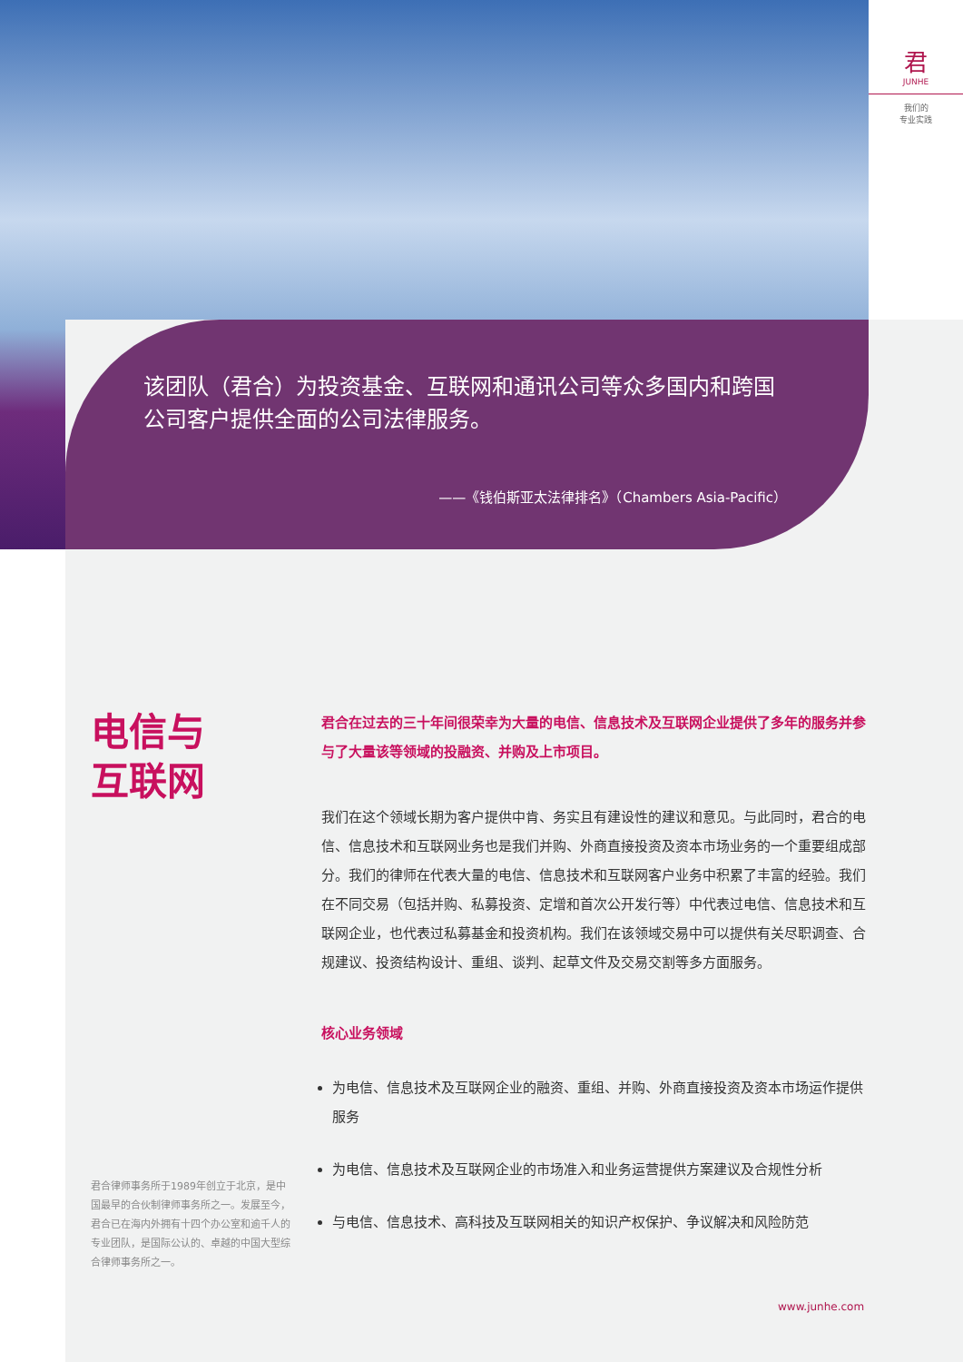君
JUNHE
我们的
专业实践
该团队（君合）为投资基金、互联网和通讯公司等众多国内和跨国公司客户提供全面的公司法律服务。
——《钱伯斯亚太法律排名》（Chambers Asia-Pacific）
电信与
互联网
君合在过去的三十年间很荣幸为大量的电信、信息技术及互联网企业提供了多年的服务并参与了大量该等领域的投融资、并购及上市项目。
我们在这个领域长期为客户提供中肯、务实且有建设性的建议和意见。与此同时，君合的电信、信息技术和互联网业务也是我们并购、外商直接投资及资本市场业务的一个重要组成部分。我们的律师在代表大量的电信、信息技术和互联网客户业务中积累了丰富的经验。我们在不同交易（包括并购、私募投资、定增和首次公开发行等）中代表过电信、信息技术和互联网企业，也代表过私募基金和投资机构。我们在该领域交易中可以提供有关尽职调查、合规建议、投资结构设计、重组、谈判、起草文件及交易交割等多方面服务。
核心业务领域
为电信、信息技术及互联网企业的融资、重组、并购、外商直接投资及资本市场运作提供服务
为电信、信息技术及互联网企业的市场准入和业务运营提供方案建议及合规性分析
与电信、信息技术、高科技及互联网相关的知识产权保护、争议解决和风险防范
君合律师事务所于1989年创立于北京，是中国最早的合伙制律师事务所之一。发展至今，君合已在海内外拥有十四个办公室和逾千人的专业团队，是国际公认的、卓越的中国大型综合律师事务所之一。
www.junhe.com